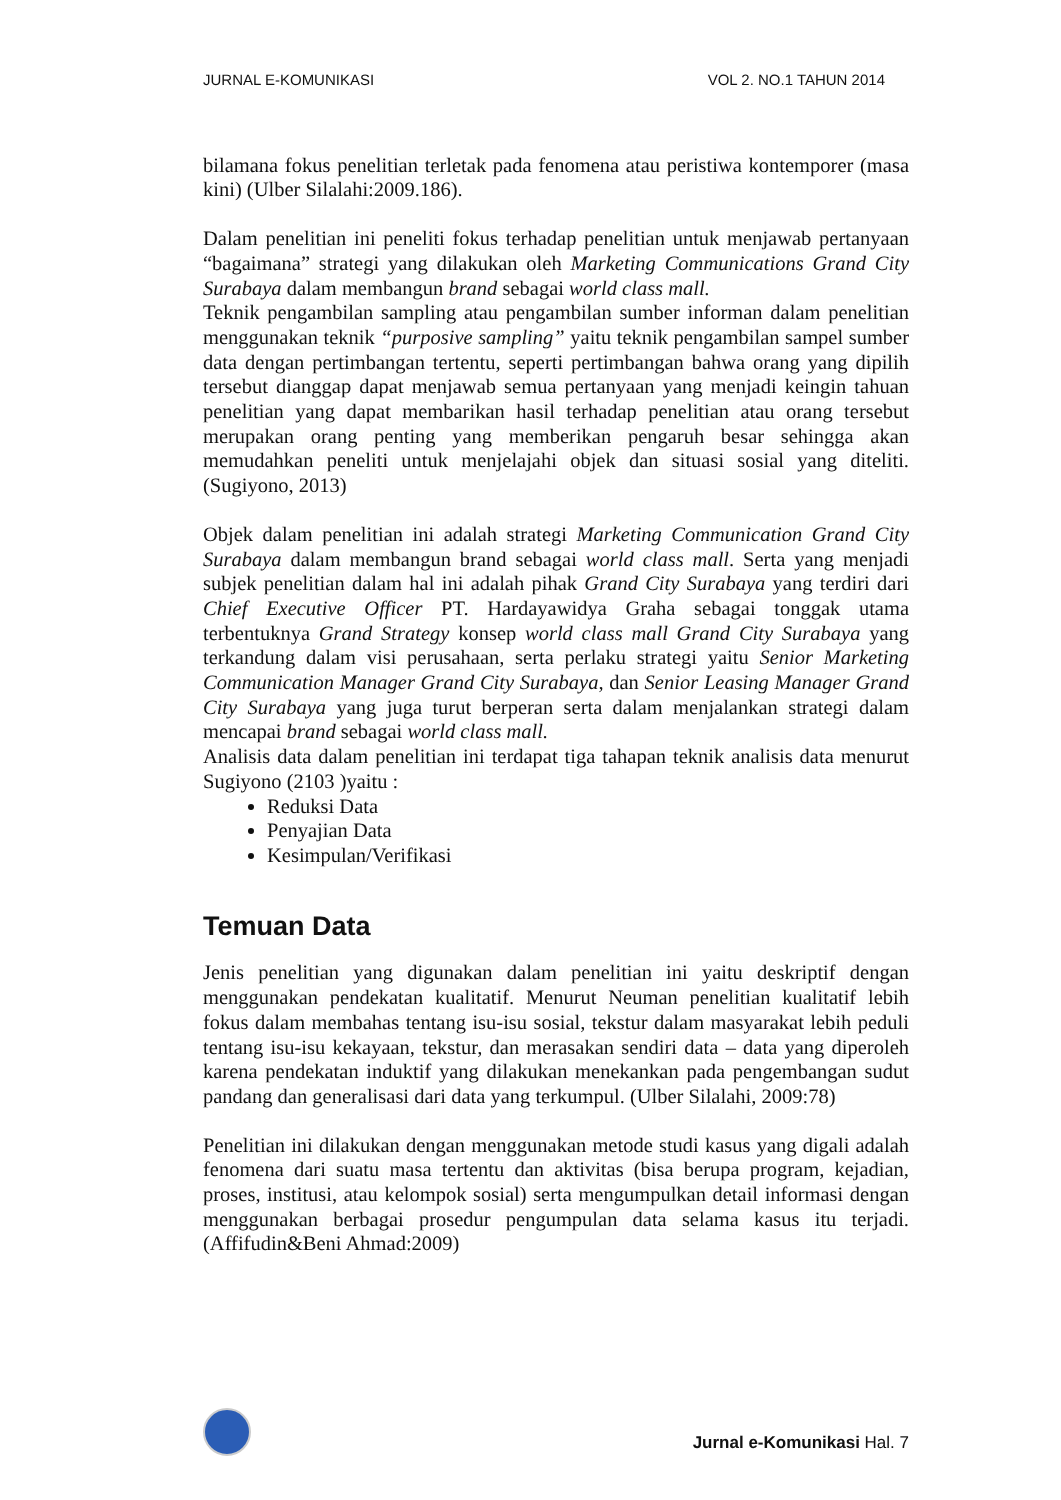JURNAL E-KOMUNIKASI VOL 2. NO.1 TAHUN 2014
bilamana fokus penelitian terletak pada fenomena atau peristiwa kontemporer (masa kini) (Ulber Silalahi:2009.186).
Dalam penelitian ini peneliti fokus terhadap penelitian untuk menjawab pertanyaan “bagaimana” strategi yang dilakukan oleh Marketing Communications Grand City Surabaya dalam membangun brand sebagai world class mall.
Teknik pengambilan sampling atau pengambilan sumber informan dalam penelitian menggunakan teknik “purposive sampling” yaitu teknik pengambilan sampel sumber data dengan pertimbangan tertentu, seperti pertimbangan bahwa orang yang dipilih tersebut dianggap dapat menjawab semua pertanyaan yang menjadi keingin tahuan penelitian yang dapat membarikan hasil terhadap penelitian atau orang tersebut merupakan orang penting yang memberikan pengaruh besar sehingga akan memudahkan peneliti untuk menjelajahi objek dan situasi sosial yang diteliti. (Sugiyono, 2013)
Objek dalam penelitian ini adalah strategi Marketing Communication Grand City Surabaya dalam membangun brand sebagai world class mall. Serta yang menjadi subjek penelitian dalam hal ini adalah pihak Grand City Surabaya yang terdiri dari Chief Executive Officer PT. Hardayawidya Graha sebagai tonggak utama terbentuknya Grand Strategy konsep world class mall Grand City Surabaya yang terkandung dalam visi perusahaan, serta perlaku strategi yaitu Senior Marketing Communication Manager Grand City Surabaya, dan Senior Leasing Manager Grand City Surabaya yang juga turut berperan serta dalam menjalankan strategi dalam mencapai brand sebagai world class mall.
Analisis data dalam penelitian ini terdapat tiga tahapan teknik analisis data menurut Sugiyono (2103 )yaitu :
Reduksi Data
Penyajian Data
Kesimpulan/Verifikasi
Temuan Data
Jenis penelitian yang digunakan dalam penelitian ini yaitu deskriptif dengan menggunakan pendekatan kualitatif. Menurut Neuman penelitian kualitatif lebih fokus dalam membahas tentang isu-isu sosial, tekstur dalam masyarakat lebih peduli tentang isu-isu kekayaan, tekstur, dan merasakan sendiri data – data yang diperoleh karena pendekatan induktif yang dilakukan menekankan pada pengembangan sudut pandang dan generalisasi dari data yang terkumpul. (Ulber Silalahi, 2009:78)
Penelitian ini dilakukan dengan menggunakan metode studi kasus yang digali adalah fenomena dari suatu masa tertentu dan aktivitas (bisa berupa program, kejadian, proses, institusi, atau kelompok sosial) serta mengumpulkan detail informasi dengan menggunakan berbagai prosedur pengumpulan data selama kasus itu terjadi. (Affifudin&Beni Ahmad:2009)
Jurnal e-Komunikasi Hal. 7